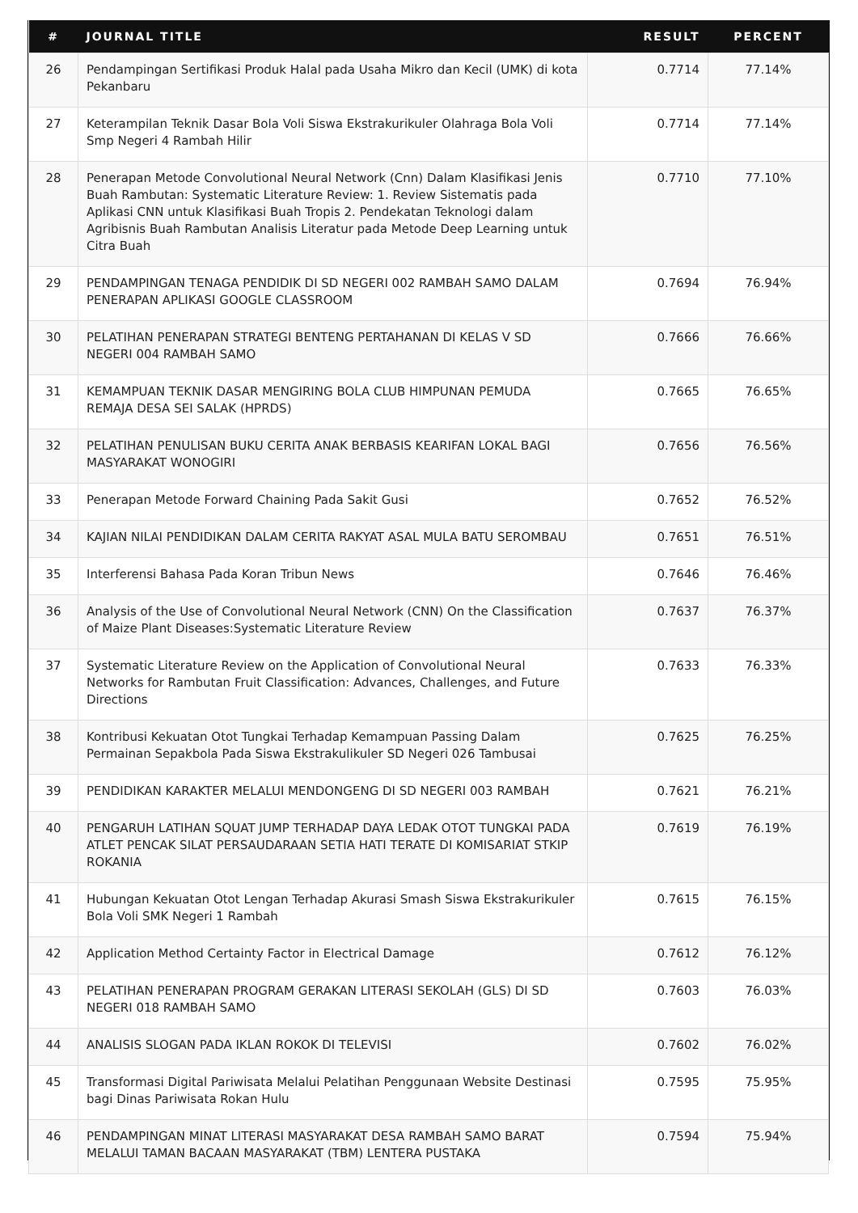| # | JOURNAL TITLE | RESULT | PERCENT |
| --- | --- | --- | --- |
| 26 | Pendampingan Sertifikasi Produk Halal pada Usaha Mikro dan Kecil (UMK) di kota Pekanbaru | 0.7714 | 77.14% |
| 27 | Keterampilan Teknik Dasar Bola Voli Siswa Ekstrakurikuler Olahraga Bola Voli Smp Negeri 4 Rambah Hilir | 0.7714 | 77.14% |
| 28 | Penerapan Metode Convolutional Neural Network (Cnn) Dalam Klasifikasi Jenis Buah Rambutan: Systematic Literature Review: 1. Review Sistematis pada Aplikasi CNN untuk Klasifikasi Buah Tropis 2. Pendekatan Teknologi dalam Agribisnis Buah Rambutan Analisis Literatur pada Metode Deep Learning untuk Citra Buah | 0.7710 | 77.10% |
| 29 | PENDAMPINGAN TENAGA PENDIDIK DI SD NEGERI 002 RAMBAH SAMO DALAM PENERAPAN APLIKASI GOOGLE CLASSROOM | 0.7694 | 76.94% |
| 30 | PELATIHAN PENERAPAN STRATEGI BENTENG PERTAHANAN DI KELAS V SD NEGERI 004 RAMBAH SAMO | 0.7666 | 76.66% |
| 31 | KEMAMPUAN TEKNIK DASAR MENGIRING BOLA CLUB HIMPUNAN PEMUDA REMAJA DESA SEI SALAK (HPRDS) | 0.7665 | 76.65% |
| 32 | PELATIHAN PENULISAN BUKU CERITA ANAK BERBASIS KEARIFAN LOKAL BAGI MASYARAKAT WONOGIRI | 0.7656 | 76.56% |
| 33 | Penerapan Metode Forward Chaining Pada Sakit Gusi | 0.7652 | 76.52% |
| 34 | KAJIAN NILAI PENDIDIKAN DALAM CERITA RAKYAT ASAL MULA BATU SEROMBAU | 0.7651 | 76.51% |
| 35 | Interferensi Bahasa Pada Koran Tribun News | 0.7646 | 76.46% |
| 36 | Analysis of the Use of Convolutional Neural Network (CNN) On the Classification of Maize Plant Diseases:Systematic Literature Review | 0.7637 | 76.37% |
| 37 | Systematic Literature Review on the Application of Convolutional Neural Networks for Rambutan Fruit Classification: Advances, Challenges, and Future Directions | 0.7633 | 76.33% |
| 38 | Kontribusi Kekuatan Otot Tungkai Terhadap Kemampuan Passing Dalam Permainan Sepakbola Pada Siswa Ekstrakulikuler SD Negeri 026 Tambusai | 0.7625 | 76.25% |
| 39 | PENDIDIKAN KARAKTER MELALUI MENDONGENG DI SD NEGERI 003 RAMBAH | 0.7621 | 76.21% |
| 40 | PENGARUH LATIHAN SQUAT JUMP TERHADAP DAYA LEDAK OTOT TUNGKAI PADA ATLET PENCAK SILAT PERSAUDARAAN SETIA HATI TERATE DI KOMISARIAT STKIP ROKANIA | 0.7619 | 76.19% |
| 41 | Hubungan Kekuatan Otot Lengan Terhadap Akurasi Smash Siswa Ekstrakurikuler Bola Voli SMK Negeri 1 Rambah | 0.7615 | 76.15% |
| 42 | Application Method Certainty Factor in Electrical Damage | 0.7612 | 76.12% |
| 43 | PELATIHAN PENERAPAN PROGRAM GERAKAN LITERASI SEKOLAH (GLS) DI SD NEGERI 018 RAMBAH SAMO | 0.7603 | 76.03% |
| 44 | ANALISIS SLOGAN PADA IKLAN ROKOK DI TELEVISI | 0.7602 | 76.02% |
| 45 | Transformasi Digital Pariwisata Melalui Pelatihan Penggunaan Website Destinasi bagi Dinas Pariwisata Rokan Hulu | 0.7595 | 75.95% |
| 46 | PENDAMPINGAN MINAT LITERASI MASYARAKAT DESA RAMBAH SAMO BARAT MELALUI TAMAN BACAAN MASYARAKAT (TBM) LENTERA PUSTAKA | 0.7594 | 75.94% |